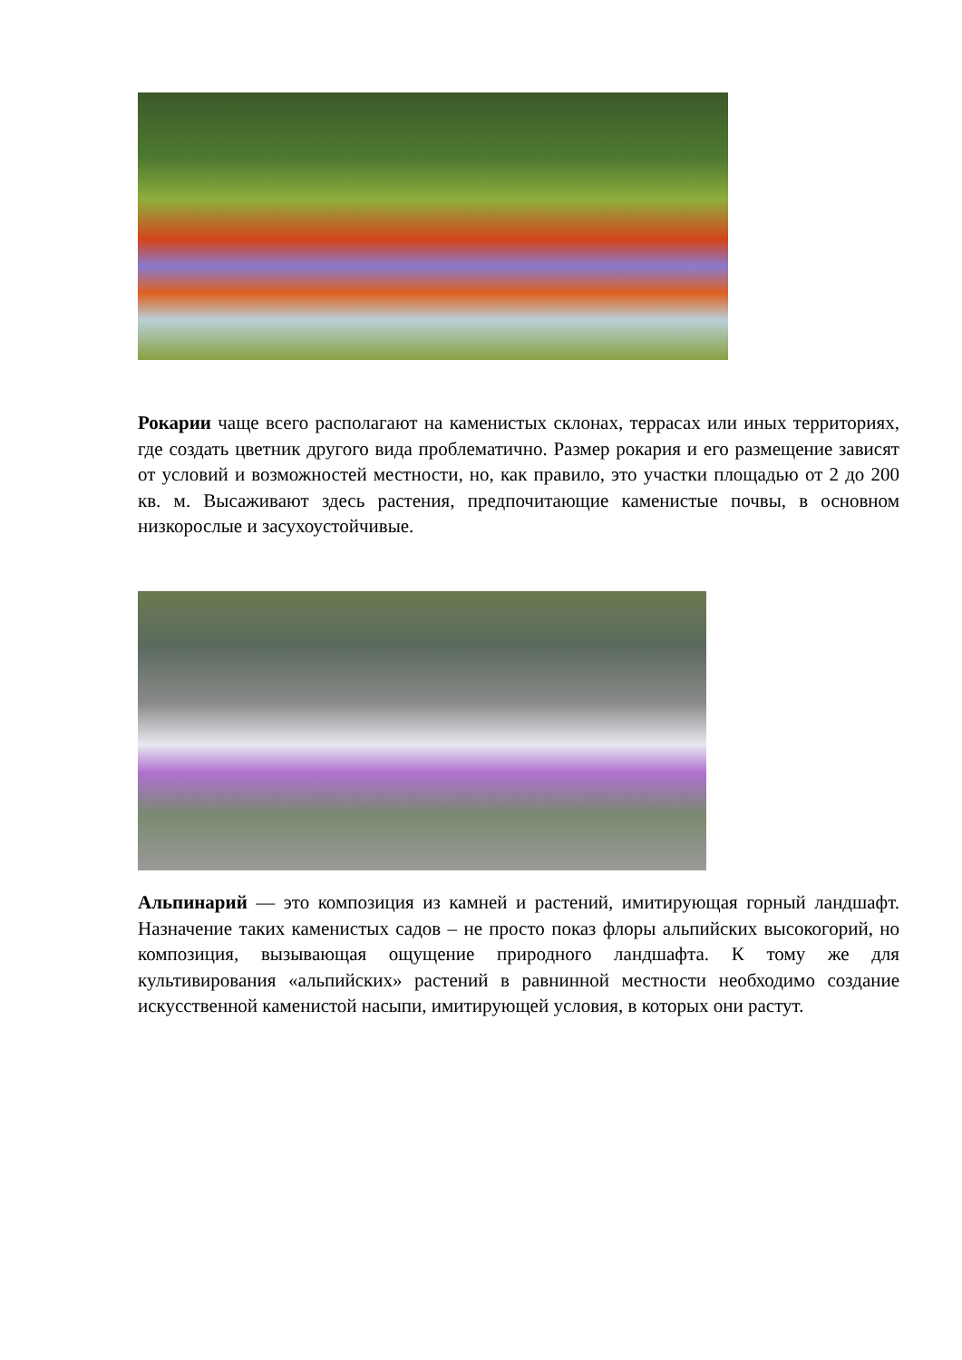Рокарии чаще всего располагают на каменистых склонах, террасах или иных территориях, где создать цветник другого вида проблематично. Размер рокария и его размещение зависят от условий и возможностей местности, но, как правило, это участки площадью от 2 до 200 кв. м. Высаживают здесь растения, предпочитающие каменистые почвы, в основном низкорослые и засухоустойчивые.
Альпинарий — это композиция из камней и растений, имитирующая горный ландшафт. Назначение таких каменистых садов – не просто показ флоры альпийских высокогорий, но композиция, вызывающая ощущение природного ландшафта. К тому же для культивирования «альпийских» растений в равнинной местности необходимо создание искусственной каменистой насыпи, имитирующей условия, в которых они растут.